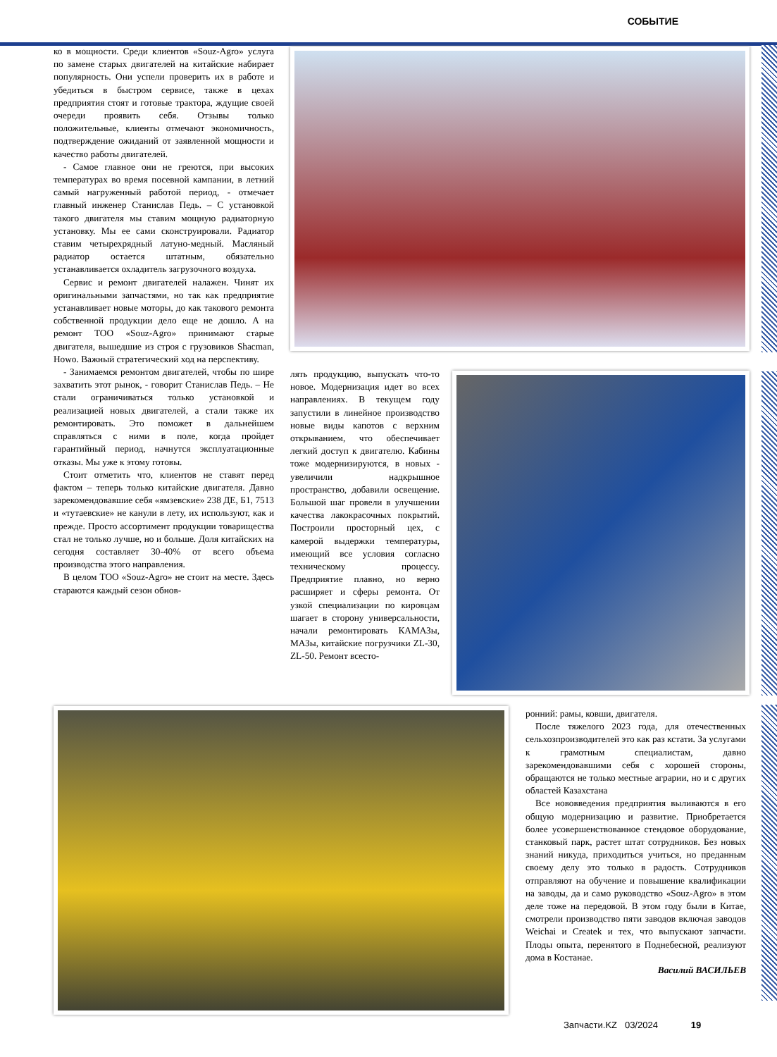СОБЫТИЕ
ко в мощности. Среди клиентов «Souz-Agro» услуга по замене старых двигателей на китайские набирает популярность. Они успели проверить их в работе и убедиться в быстром сервисе, также в цехах предприятия стоят и готовые трактора, ждущие своей очереди проявить себя. Отзывы только положительные, клиенты отмечают экономичность, подтверждение ожиданий от заявленной мощности и качество работы двигателей.
- Самое главное они не греются, при высоких температурах во время посевной кампании, в летний самый нагруженный работой период, - отмечает главный инженер Станислав Педь. – С установкой такого двигателя мы ставим мощную радиаторную установку. Мы ее сами сконструировали. Радиатор ставим четырехрядный латуно-медный. Масляный радиатор остается штатным, обязательно устанавливается охладитель загрузочного воздуха.
Сервис и ремонт двигателей налажен. Чинят их оригинальными запчастями, но так как предприятие устанавливает новые моторы, до как такового ремонта собственной продукции дело еще не дошло. А на ремонт ТОО «Souz-Agro» принимают старые двигателя, вышедшие из строя с грузовиков Shacman, Howo. Важный стратегический ход на перспективу.
- Занимаемся ремонтом двигателей, чтобы по шире захватить этот рынок, - говорит Станислав Педь. – Не стали ограничиваться только установкой и реализацией новых двигателей, а стали также их ремонтировать. Это поможет в дальнейшем справляться с ними в поле, когда пройдет гарантийный период, начнутся эксплуатационные отказы. Мы уже к этому готовы.
Стоит отметить что, клиентов не ставят перед фактом – теперь только китайские двигателя. Давно зарекомендовавшие себя «ямзевские» 238 ДЕ, Б1, 7513 и «тутаевские» не канули в лету, их используют, как и прежде. Просто ассортимент продукции товарищества стал не только лучше, но и больше. Доля китайских на сегодня составляет 30-40% от всего объема производства этого направления.
В целом ТОО «Souz-Agro» не стоит на месте. Здесь стараются каждый сезон обнов-
лять продукцию, выпускать что-то новое. Модернизация идет во всех направлениях. В текущем году запустили в линейное производство новые виды капотов с верхним открыванием, что обеспечивает легкий доступ к двигателю. Кабины тоже модернизируются, в новых - увеличили надкрышное пространство, добавили освещение. Большой шаг провели в улучшении качества лакокрасочных покрытий. Построили просторный цех, с камерой выдержки температуры, имеющий все условия согласно техническому процессу. Предприятие плавно, но верно расширяет и сферы ремонта. От узкой специализации по кировцам шагает в сторону универсальности, начали ремонтировать КАМАЗы, МАЗы, китайские погрузчики ZL-30, ZL-50. Ремонт всесто-
ронний: рамы, ковши, двигателя.
После тяжелого 2023 года, для отечественных сельхозпроизводителей это как раз кстати. За услугами к грамотным специалистам, давно зарекомендовавшими себя с хорошей стороны, обращаются не только местные аграрии, но и с других областей Казахстана
Все нововведения предприятия выливаются в его общую модернизацию и развитие. Приобретается более усовершенствованное стендовое оборудование, станковый парк, растет штат сотрудников. Без новых знаний никуда, приходиться учиться, но преданным своему делу это только в радость. Сотрудников отправляют на обучение и повышение квалификации на заводы, да и само руководство «Souz-Agro» в этом деле тоже на передовой. В этом году были в Китае, смотрели производство пяти заводов включая заводов Weichai и Createk и тех, что выпускают запчасти. Плоды опыта, перенятого в Поднебесной, реализуют дома в Костанае.
Василий ВАСИЛЬЕВ
Запчасти.KZ 03/2024 19